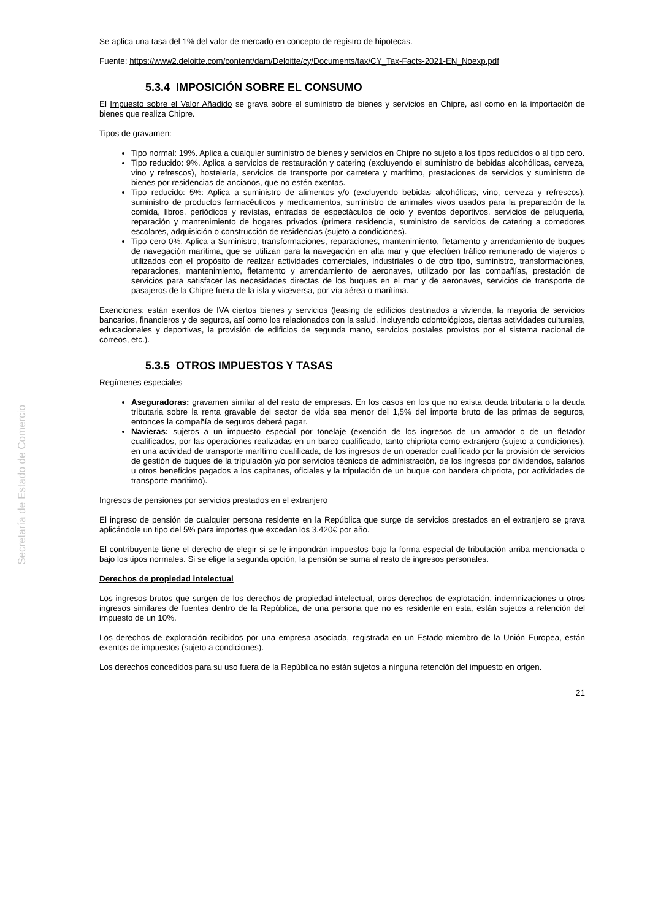Secretaría de Estado de Comercio
Se aplica una tasa del 1% del valor de mercado en concepto de registro de hipotecas.
Fuente: https://www2.deloitte.com/content/dam/Deloitte/cy/Documents/tax/CY_Tax-Facts-2021-EN_Noexp.pdf
5.3.4 IMPOSICIÓN SOBRE EL CONSUMO
El Impuesto sobre el Valor Añadido se grava sobre el suministro de bienes y servicios en Chipre, así como en la importación de bienes que realiza Chipre.
Tipos de gravamen:
Tipo normal: 19%. Aplica a cualquier suministro de bienes y servicios en Chipre no sujeto a los tipos reducidos o al tipo cero.
Tipo reducido: 9%. Aplica a servicios de restauración y catering (excluyendo el suministro de bebidas alcohólicas, cerveza, vino y refrescos), hostelería, servicios de transporte por carretera y marítimo, prestaciones de servicios y suministro de bienes por residencias de ancianos, que no estén exentas.
Tipo reducido: 5%: Aplica a suministro de alimentos y/o (excluyendo bebidas alcohólicas, vino, cerveza y refrescos), suministro de productos farmacéuticos y medicamentos, suministro de animales vivos usados para la preparación de la comida, libros, periódicos y revistas, entradas de espectáculos de ocio y eventos deportivos, servicios de peluquería, reparación y mantenimiento de hogares privados (primera residencia, suministro de servicios de catering a comedores escolares, adquisición o construcción de residencias (sujeto a condiciones).
Tipo cero 0%. Aplica a Suministro, transformaciones, reparaciones, mantenimiento, fletamento y arrendamiento de buques de navegación marítima, que se utilizan para la navegación en alta mar y que efectúen tráfico remunerado de viajeros o utilizados con el propósito de realizar actividades comerciales, industriales o de otro tipo, suministro, transformaciones, reparaciones, mantenimiento, fletamento y arrendamiento de aeronaves, utilizado por las compañías, prestación de servicios para satisfacer las necesidades directas de los buques en el mar y de aeronaves, servicios de transporte de pasajeros de la Chipre fuera de la isla y viceversa, por vía aérea o marítima.
Exenciones: están exentos de IVA ciertos bienes y servicios (leasing de edificios destinados a vivienda, la mayoría de servicios bancarios, financieros y de seguros, así como los relacionados con la salud, incluyendo odontológicos, ciertas actividades culturales, educacionales y deportivas, la provisión de edificios de segunda mano, servicios postales provistos por el sistema nacional de correos, etc.).
5.3.5 OTROS IMPUESTOS Y TASAS
Regímenes especiales
Aseguradoras: gravamen similar al del resto de empresas. En los casos en los que no exista deuda tributaria o la deuda tributaria sobre la renta gravable del sector de vida sea menor del 1,5% del importe bruto de las primas de seguros, entonces la compañía de seguros deberá pagar.
Navieras: sujetos a un impuesto especial por tonelaje (exención de los ingresos de un armador o de un fletador cualificados, por las operaciones realizadas en un barco cualificado, tanto chipriota como extranjero (sujeto a condiciones), en una actividad de transporte marítimo cualificada, de los ingresos de un operador cualificado por la provisión de servicios de gestión de buques de la tripulación y/o por servicios técnicos de administración, de los ingresos por dividendos, salarios u otros beneficios pagados a los capitanes, oficiales y la tripulación de un buque con bandera chipriota, por actividades de transporte marítimo).
Ingresos de pensiones por servicios prestados en el extranjero
El ingreso de pensión de cualquier persona residente en la República que surge de servicios prestados en el extranjero se grava aplicándole un tipo del 5% para importes que excedan los 3.420€ por año.
El contribuyente tiene el derecho de elegir si se le impondrán impuestos bajo la forma especial de tributación arriba mencionada o bajo los tipos normales. Si se elige la segunda opción, la pensión se suma al resto de ingresos personales.
Derechos de propiedad intelectual
Los ingresos brutos que surgen de los derechos de propiedad intelectual, otros derechos de explotación, indemnizaciones u otros ingresos similares de fuentes dentro de la República, de una persona que no es residente en esta, están sujetos a retención del impuesto de un 10%.
Los derechos de explotación recibidos por una empresa asociada, registrada en un Estado miembro de la Unión Europea, están exentos de impuestos (sujeto a condiciones).
Los derechos concedidos para su uso fuera de la República no están sujetos a ninguna retención del impuesto en origen.
21